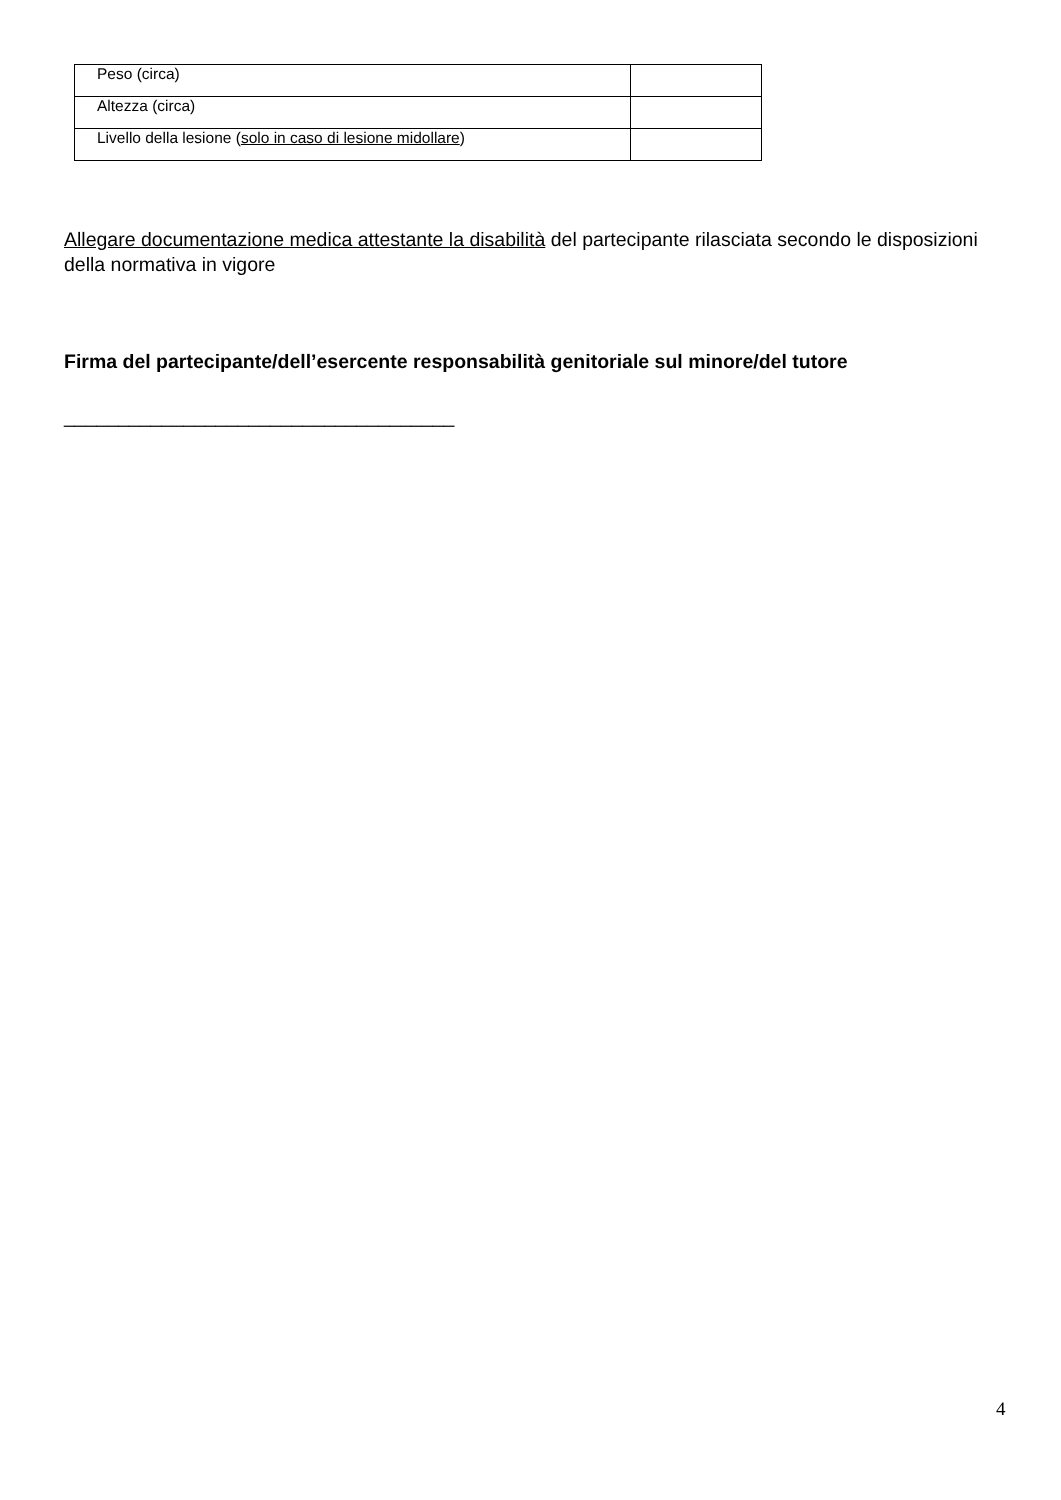| Peso (circa) | |
| Altezza (circa) | |
| Livello della lesione ( solo in caso di lesione midollare ) | |
Allegare documentazione medica attestante la disabilità del partecipante rilasciata secondo le disposizioni della normativa in vigore
Firma del partecipante/dell’esercente responsabilità genitoriale sul minore/del tutore
____________________________________
4